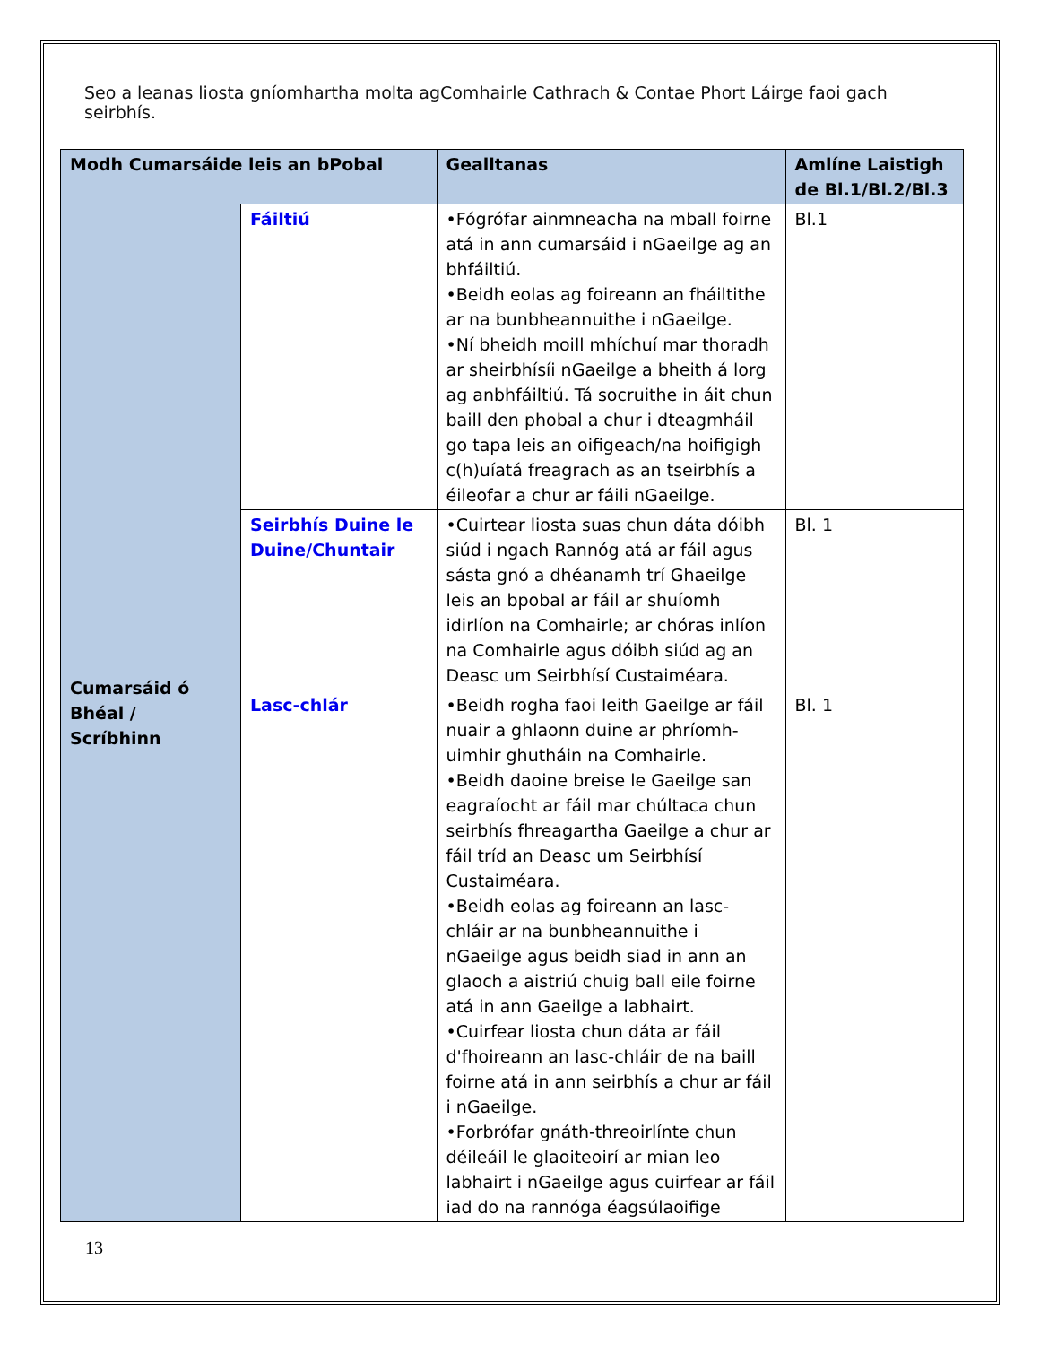Seo a leanas liosta gníomhartha molta agComhairle Cathrach & Contae Phort Láirge faoi gach seirbhís.
| Modh Cumarsáide leis an bPobal | | Gealltanas | Amlíne Laistigh de Bl.1/Bl.2/Bl.3 |
| --- | --- | --- | --- |
| Cumarsáid ó Bhéal / Scríbhinn | Fáiltiú | •Fógrófar ainmneacha na mball foirne atá in ann cumarsáid i nGaeilge ag an bhfáiltiú. •Beidh eolas ag foireann an fháiltithe ar na bunbheannuithe i nGaeilge. •Ní bheidh moill mhíchuí mar thoradh ar sheirbhísíi nGaeilge a bheith á lorg ag anbhfáiltiú. Tá socruithe in áit chun baill den phobal a chur i dteagmháil go tapa leis an oifigeach/na hoifigigh c(h)uíatá freagrach as an tseirbhís a éileofar a chur ar fáili nGaeilge. | Bl.1 |
| | Seirbhís Duine le Duine/Chuntair | •Cuirtear liosta suas chun dáta dóibh siúd i ngach Rannóg atá ar fáil agus sásta gnó a dhéanamh trí Ghaeilge leis an bpobal ar fáil ar shuíomh idirlíon na Comhairle; ar chóras inlíon na Comhairle agus dóibh siúd ag an Deasc um Seirbhísí Custaiméara. | Bl. 1 |
| | Lasc-chlár | •Beidh rogha faoi leith Gaeilge ar fáil nuair a ghlaonn duine ar phríomh-uimhir ghutháin na Comhairle. •Beidh daoine breise le Gaeilge san eagraíocht ar fáil mar chúltaca chun seirbhís fhreagartha Gaeilge a chur ar fáil tríd an Deasc um Seirbhísí Custaiméara. •Beidh eolas ag foireann an lasc-chláir ar na bunbheannuithe i nGaeilge agus beidh siad in ann an glaoch a aistriú chuig ball eile foirne atá in ann Gaeilge a labhairt. •Cuirfear liosta chun dáta ar fáil d'fhoireann an lasc-chláir de na baill foirne atá in ann seirbhís a chur ar fáil i nGaeilge. •Forbrófar gnáth-threoirlínte chun déileáil le glaoiteoirí ar mian leo labhairt i nGaeilge agus cuirfear ar fáil iad do na rannóga éagsúlaoifige | Bl. 1 |
13